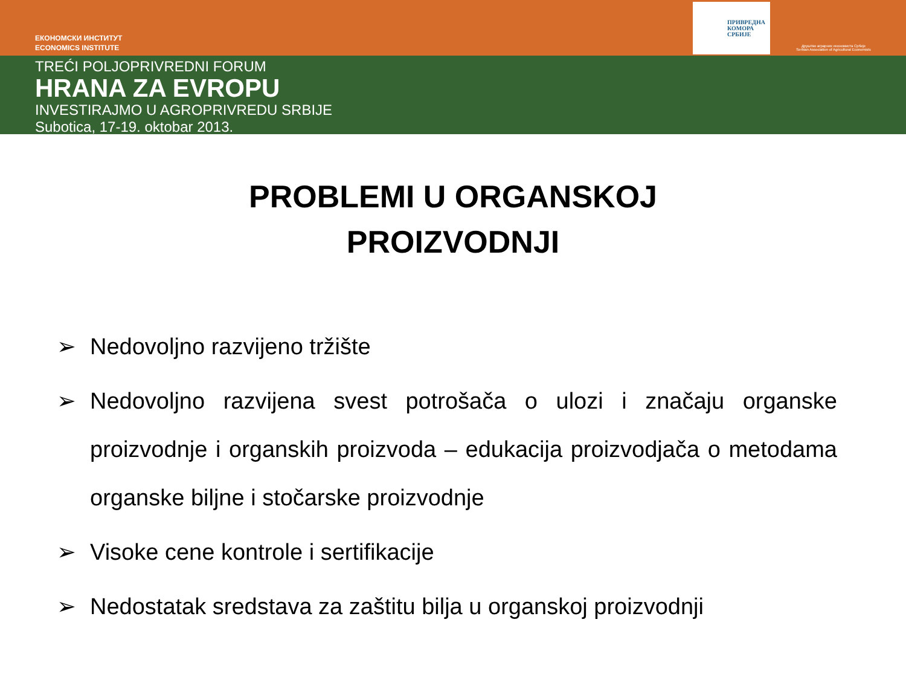ЕКОНОМСКИ ИНСТИТУТ
ECONOMICS INSTITUTE
ПРИВРЕДНА
КОМОРА
СРБИЈЕ
Друштво аграрних економиста Србије
Serbian Association of Agricultural Economists
TREĆI POLJOPRIVREDNI FORUM
HRANA ZA EVROPU
INVESTIRAJMO U AGROPRIVREDU SRBIJE
Subotica, 17-19. oktobar 2013.
PROBLEMI U ORGANSKOJ
PROIZVODNJI
➢ Nedovoljno razvijeno tržište
➢ Nedovoljno razvijena svest potrošača o ulozi i značaju organske proizvodnje i organskih proizvoda – edukacija proizvodjača o metodama organske biljne i stočarske proizvodnje
➢ Visoke cene kontrole i sertifikacije
➢ Nedostatak sredstava za zaštitu bilja u organskoj proizvodnji